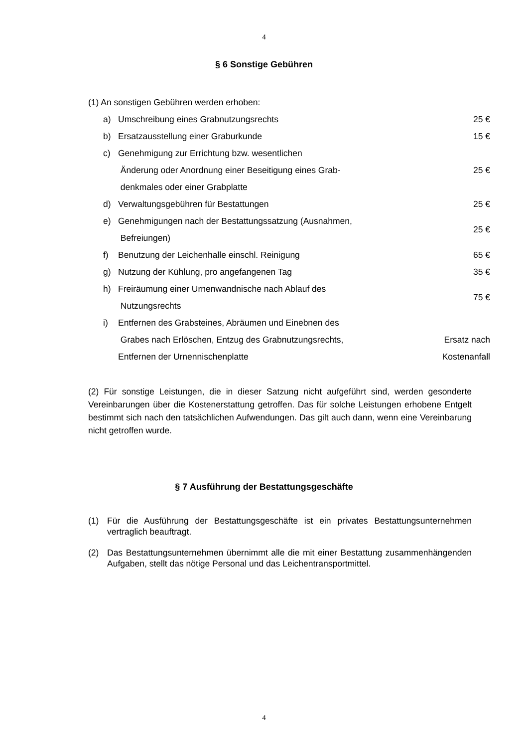4
§ 6 Sonstige Gebühren
(1) An sonstigen Gebühren werden erhoben:
| a) | Umschreibung eines Grabnutzungsrechts | 25 € |
| b) | Ersatzausstellung einer Graburkunde | 15 € |
| c) | Genehmigung zur Errichtung bzw. wesentlichen Änderung oder Anordnung einer Beseitigung eines Grab- denkmales oder einer Grabplatte | 25 € |
| d) | Verwaltungsgebühren für Bestattungen | 25 € |
| e) | Genehmigungen nach der Bestattungssatzung (Ausnahmen, Befreiungen) | 25 € |
| f) | Benutzung der Leichenhalle einschl. Reinigung | 65 € |
| g) | Nutzung der Kühlung, pro angefangenen Tag | 35 € |
| h) | Freiräumung einer Urnenwandnische nach Ablauf des Nutzungsrechts | 75 € |
| i) | Entfernen des Grabsteines, Abräumen und Einebnen des Grabes nach Erlöschen, Entzug des Grabnutzungsrechts, Entfernen der Urnennischenplatte | Ersatz nach Kostenanfall |
(2) Für sonstige Leistungen, die in dieser Satzung nicht aufgeführt sind, werden gesonderte Vereinbarungen über die Kostenerstattung getroffen. Das für solche Leistungen erhobene Entgelt bestimmt sich nach den tatsächlichen Aufwendungen. Das gilt auch dann, wenn eine Vereinbarung nicht getroffen wurde.
§ 7 Ausführung der Bestattungsgeschäfte
(1) Für die Ausführung der Bestattungsgeschäfte ist ein privates Bestattungsunternehmen vertraglich beauftragt.
(2) Das Bestattungsunternehmen übernimmt alle die mit einer Bestattung zusammenhängenden Aufgaben, stellt das nötige Personal und das Leichentransportmittel.
4